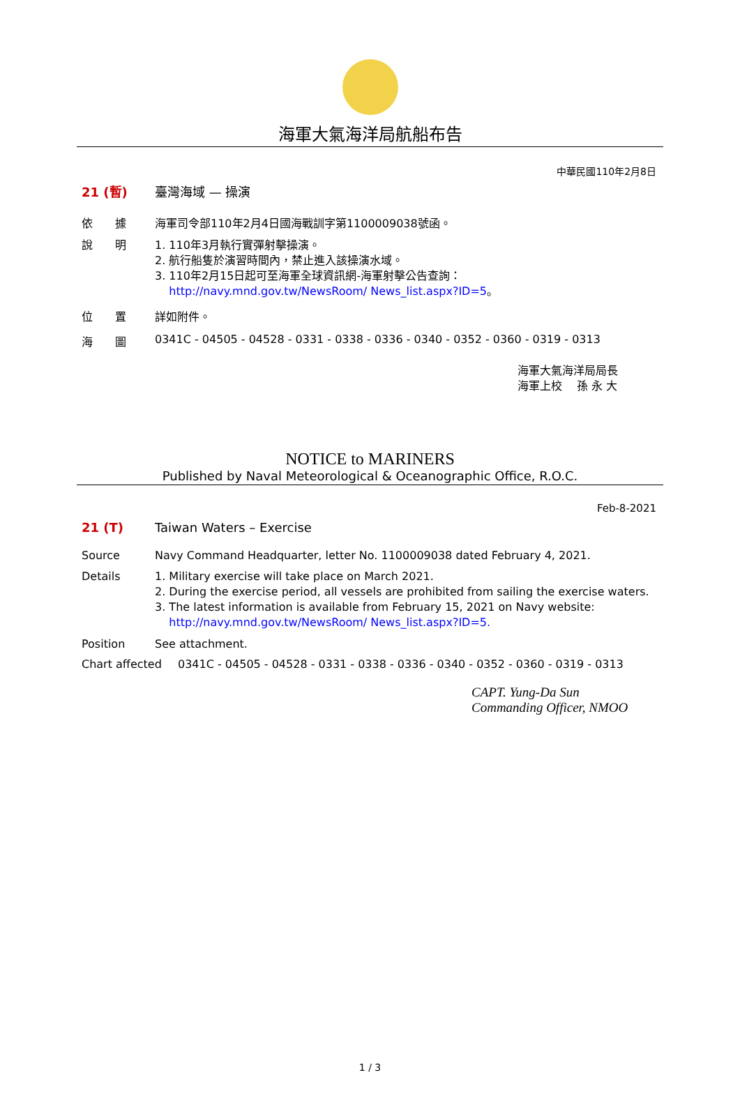海軍大氣海洋局航船布告
中華民國110年2月8日
21 (暫) 臺灣海域 — 操演
依　　據 海軍司令部110年2月4日國海戰訓字第1100009038號函。
說　　明 1. 110年3月執行實彈射擊操演。
2. 航行船隻於演習時間內，禁止進入該操演水域。
3. 110年2月15日起可至海軍全球資訊網-海軍射擊公告查詢：
http://navy.mnd.gov.tw/NewsRoom/ News_list.aspx?ID=5。
位　　置 詳如附件。
海　　圖 0341C - 04505 - 04528 - 0331 - 0338 - 0336 - 0340 - 0352 - 0360 - 0319 - 0313
海軍大氣海洋局局長
海軍上校　 孫 永 大
NOTICE to MARINERS
Published by Naval Meteorological & Oceanographic Office, R.O.C.
Feb-8-2021
21 (T) Taiwan Waters – Exercise
Source Navy Command Headquarter, letter No. 1100009038 dated February 4, 2021.
Details 1. Military exercise will take place on March 2021.
2. During the exercise period, all vessels are prohibited from sailing the exercise waters.
3. The latest information is available from February 15, 2021 on Navy website:
http://navy.mnd.gov.tw/NewsRoom/ News_list.aspx?ID=5.
Position See attachment.
Chart affected 0341C - 04505 - 04528 - 0331 - 0338 - 0336 - 0340 - 0352 - 0360 - 0319 - 0313
CAPT. Yung-Da Sun
Commanding Officer, NMOO
1 / 3